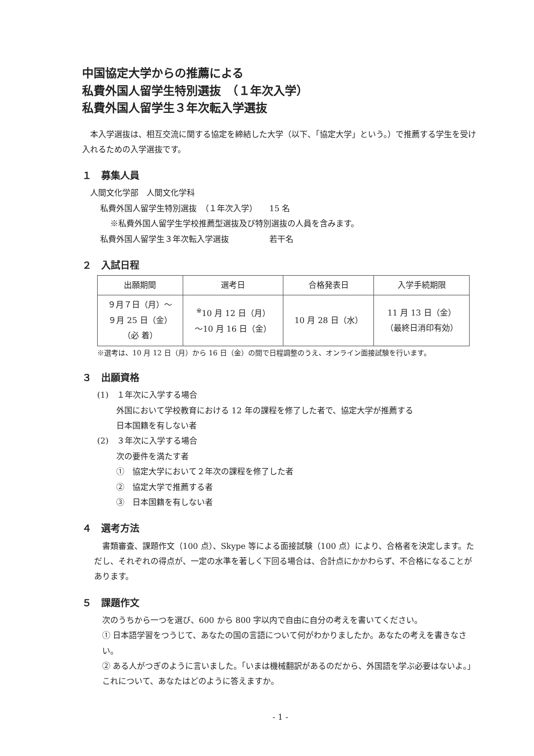中国協定大学からの推薦による
私費外国人留学生特別選抜　（１年次入学）
私費外国人留学生３年次転入学選抜
　本入学選抜は、相互交流に関する協定を締結した大学（以下、「協定大学」という。）で推薦する学生を受け入れるための入学選抜です。
１　募集人員
人間文化学部　人間文化学科
私費外国人留学生特別選抜　（１年次入学）　　15 名
※私費外国人留学生学校推薦型選抜及び特別選抜の人員を含みます。
私費外国人留学生３年次転入学選抜　　　　　若干名
２　入試日程
| 出願期間 | 選考日 | 合格発表日 | 入学手続期限 |
| --- | --- | --- | --- |
| ９月７日（月）～ ９月 25 日（金） （必 着） | <sup>※</sup>10 月 12 日（月） ～10 月 16 日（金） | 10 月 28 日（水） | 11 月 13 日（金） （最終日消印有効） |
※選考は、10 月 12 日（月）から 16 日（金）の間で日程調整のうえ、オンライン面接試験を行います。
３　出願資格
(1)　１年次に入学する場合
外国において学校教育における 12 年の課程を修了した者で、協定大学が推薦する
日本国籍を有しない者
(2)　３年次に入学する場合
次の要件を満たす者
①　協定大学において２年次の課程を修了した者
②　協定大学で推薦する者
③　日本国籍を有しない者
４　選考方法
　書類審査、課題作文（100 点）、Skype 等による面接試験（100 点）により、合格者を決定します。ただし、それぞれの得点が、一定の水準を著しく下回る場合は、合計点にかかわらず、不合格になることがあります。
５　課題作文
次のうちから一つを選び、600 から 800 字以内で自由に自分の考えを書いてください。
① 日本語学習をつうじて、あなたの国の言語について何がわかりましたか。あなたの考えを書きなさい。
② ある人がつぎのように言いました。「いまは機械翻訳があるのだから、外国語を学ぶ必要はないよ。」これについて、あなたはどのように答えますか。
- 1 -